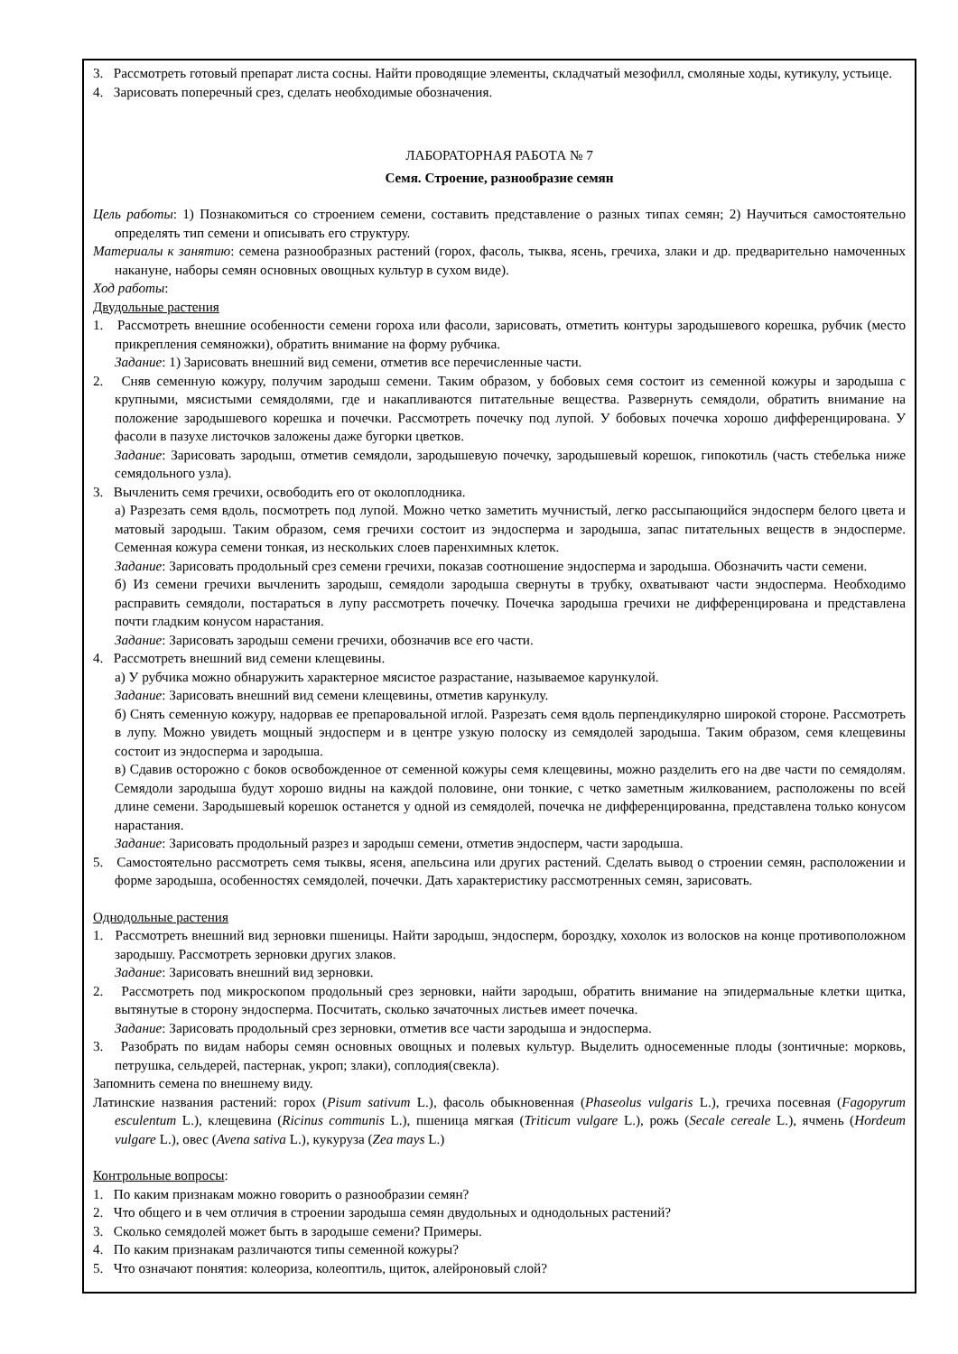3. Рассмотреть готовый препарат листа сосны. Найти проводящие элементы, складчатый мезофилл, смоляные ходы, кутикулу, устьице.
4. Зарисовать поперечный срез, сделать необходимые обозначения.
ЛАБОРАТОРНАЯ РАБОТА № 7
Семя. Строение, разнообразие семян
Цель работы: 1) Познакомиться со строением семени, составить представление о разных типах семян; 2) Научиться самостоятельно определять тип семени и описывать его структуру.
Материалы к занятию: семена разнообразных растений (горох, фасоль, тыква, ясень, гречиха, злаки и др. предварительно намоченных накануне, наборы семян основных овощных культур в сухом виде).
Ход работы:
Двудольные растения
1. Рассмотреть внешние особенности семени гороха или фасоли, зарисовать, отметить контуры зародышевого корешка, рубчик (место прикрепления семяножки), обратить внимание на форму рубчика.
Задание: 1) Зарисовать внешний вид семени, отметив все перечисленные части.
2. Сняв семенную кожуру, получим зародыш семени. Таким образом, у бобовых семя состоит из семенной кожуры и зародыша с крупными, мясистыми семядолями, где и накапливаются питательные вещества. Развернуть семядоли, обратить внимание на положение зародышевого корешка и почечки. Рассмотреть почечку под лупой. У бобовых почечка хорошо дифференцирована. У фасоли в пазухе листочков заложены даже бугорки цветков.
Задание: Зарисовать зародыш, отметив семядоли, зародышевую почечку, зародышевый корешок, гипокотиль (часть стебелька ниже семядольного узла).
3. Вычленить семя гречихи, освободить его от околоплодника.
а) Разрезать семя вдоль, посмотреть под лупой. Можно четко заметить мучнистый, легко рассыпающийся эндосперм белого цвета и матовый зародыш. Таким образом, семя гречихи состоит из эндосперма и зародыша, запас питательных веществ в эндосперме. Семенная кожура семени тонкая, из нескольких слоев паренхимных клеток.
Задание: Зарисовать продольный срез семени гречихи, показав соотношение эндосперма и зародыша. Обозначить части семени.
б) Из семени гречихи вычленить зародыш, семядоли зародыша свернуты в трубку, охватывают части эндосперма. Необходимо расправить семядоли, постараться в лупу рассмотреть почечку. Почечка зародыша гречихи не дифференцирована и представлена почти гладким конусом нарастания.
Задание: Зарисовать зародыш семени гречихи, обозначив все его части.
4. Рассмотреть внешний вид семени клещевины.
а) У рубчика можно обнаружить характерное мясистое разрастание, называемое карункулой.
Задание: Зарисовать внешний вид семени клещевины, отметив карункулу.
б) Снять семенную кожуру, надорвав ее препаровальной иглой. Разрезать семя вдоль перпендикулярно широкой стороне. Рассмотреть в лупу. Можно увидеть мощный эндосперм и в центре узкую полоску из семядолей зародыша. Таким образом, семя клещевины состоит из эндосперма и зародыша.
в) Сдавив осторожно с боков освобожденное от семенной кожуры семя клещевины, можно разделить его на две части по семядолям. Семядоли зародыша будут хорошо видны на каждой половине, они тонкие, с четко заметным жилкованием, расположены по всей длине семени. Зародышевый корешок останется у одной из семядолей, почечка не дифференцированна, представлена только конусом нарастания.
Задание: Зарисовать продольный разрез и зародыш семени, отметив эндосперм, части зародыша.
5. Самостоятельно рассмотреть семя тыквы, ясеня, апельсина или других растений. Сделать вывод о строении семян, расположении и форме зародыша, особенностях семядолей, почечки. Дать характеристику рассмотренных семян, зарисовать.
Однодольные растения
1. Рассмотреть внешний вид зерновки пшеницы. Найти зародыш, эндосперм, бороздку, хохолок из волосков на конце противоположном зародышу. Рассмотреть зерновки других злаков.
Задание: Зарисовать внешний вид зерновки.
2. Рассмотреть под микроскопом продольный срез зерновки, найти зародыш, обратить внимание на эпидермальные клетки щитка, вытянутые в сторону эндосперма. Посчитать, сколько зачаточных листьев имеет почечка.
Задание: Зарисовать продольный срез зерновки, отметив все части зародыша и эндосперма.
3. Разобрать по видам наборы семян основных овощных и полевых культур. Выделить односеменные плоды (зонтичные: морковь, петрушка, сельдерей, пастернак, укроп; злаки), соплодия(свекла).
Запомнить семена по внешнему виду.
Латинские названия растений: горох (Pisum sativum L.), фасоль обыкновенная (Phaseolus vulgaris L.), гречиха посевная (Fagopyrum esculentum L.), клещевина (Ricinus communis L.), пшеница мягкая (Triticum vulgare L.), рожь (Secale cereale L.), ячмень (Hordeum vulgare L.), овес (Avena sativa L.), кукуруза (Zea mays L.)
Контрольные вопросы:
1. По каким признакам можно говорить о разнообразии семян?
2. Что общего и в чем отличия в строении зародыша семян двудольных и однодольных растений?
3. Сколько семядолей может быть в зародыше семени? Примеры.
4. По каким признакам различаются типы семенной кожуры?
5. Что означают понятия: колеориза, колеоптиль, щиток, алейроновый слой?